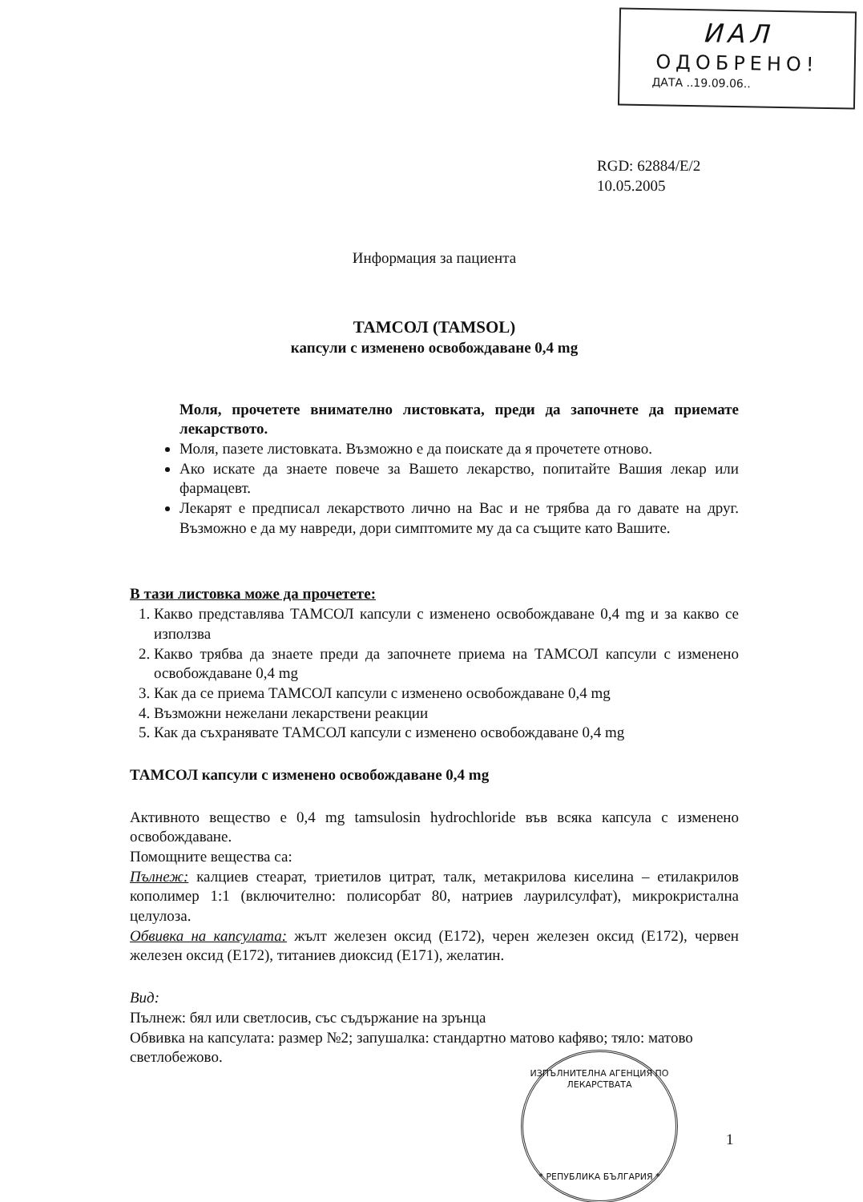ИАЛ
ОДОБРЕНО!
ДАТА ..19.09.06..
RGD: 62884/E/2
10.05.2005
Информация за пациента
ТАМСОЛ (TAMSOL)
капсули с изменено освобождаване 0,4 mg
Моля, прочетете внимателно листовката, преди да започнете да приемате лекарството.
Моля, пазете листовката. Възможно е да поискате да я прочетете отново.
Ако искате да знаете повече за Вашето лекарство, попитайте Вашия лекар или фармацевт.
Лекарят е предписал лекарството лично на Вас и не трябва да го давате на друг. Възможно е да му навреди, дори симптомите му да са същите като Вашите.
В тази листовка може да прочетете:
1. Какво представлява ТАМСОЛ капсули с изменено освобождаване 0,4 mg и за какво се използва
2. Какво трябва да знаете преди да започнете приема на ТАМСОЛ капсули с изменено освобождаване 0,4 mg
3. Как да се приема ТАМСОЛ капсули с изменено освобождаване 0,4 mg
4. Възможни нежелани лекарствени реакции
5. Как да съхранявате ТАМСОЛ капсули с изменено освобождаване 0,4 mg
ТАМСОЛ капсули с изменено освобождаване 0,4 mg
Активното вещество е 0,4 mg tamsulosin hydrochloride във всяка капсула с изменено освобождаване.
Помощните вещества са:
Пълнеж: калциев стеарат, триетилов цитрат, талк, метакрилова киселина – етилакрилов кополимер 1:1 (включително: полисорбат 80, натриев лаурилсулфат), микрокристална целулоза.
Обвивка на капсулата: жълт железен оксид (Е172), черен железен оксид (Е172), червен железен оксид (Е172), титаниев диоксид (Е171), желатин.
Вид:
Пълнеж: бял или светлосив, със съдържание на зрънца
Обвивка на капсулата: размер №2; запушалка: стандартно матово кафяво; тяло: матово светлобежово.
ИЗПЪЛНИТЕЛНА АГЕНЦИЯ ПО ЛЕКАРСТВАТА
* РЕПУБЛИКА БЪЛГАРИЯ *
1